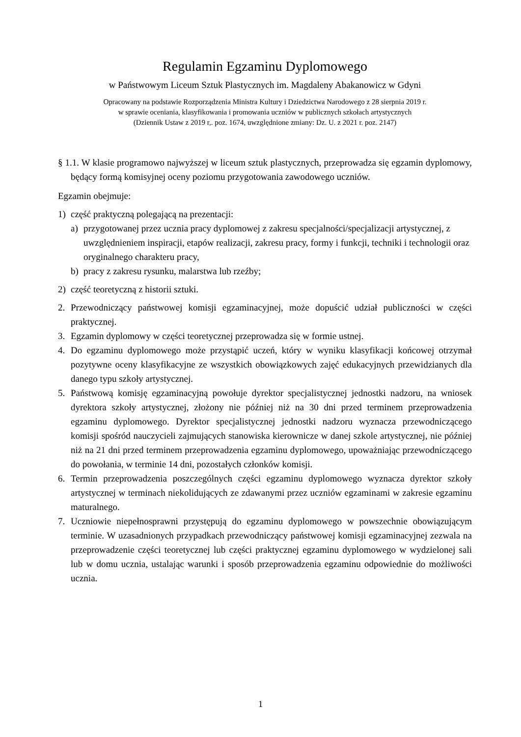Regulamin Egzaminu Dyplomowego
w Państwowym Liceum Sztuk Plastycznych im. Magdaleny Abakanowicz w Gdyni
Opracowany na podstawie Rozporządzenia Ministra Kultury i Dziedzictwa Narodowego z 28 sierpnia 2019 r.
w sprawie oceniania, klasyfikowania i promowania uczniów w publicznych szkołach artystycznych
(Dziennik Ustaw z 2019 r,. poz. 1674, uwzględnione zmiany: Dz. U. z 2021 r. poz. 2147)
§ 1.1. W klasie programowo najwyższej w liceum sztuk plastycznych, przeprowadza się egzamin dyplomowy, będący formą komisyjnej oceny poziomu przygotowania zawodowego uczniów.
Egzamin obejmuje:
1) część praktyczną polegającą na prezentacji:
a) przygotowanej przez ucznia pracy dyplomowej z zakresu specjalności/specjalizacji artystycznej, z uwzględnieniem inspiracji, etapów realizacji, zakresu pracy, formy i funkcji, techniki i technologii oraz oryginalnego charakteru pracy,
b) pracy z zakresu rysunku, malarstwa lub rzeźby;
2) część teoretyczną z historii sztuki.
2. Przewodniczący państwowej komisji egzaminacyjnej, może dopuścić udział publiczności w części praktycznej.
3. Egzamin dyplomowy w części teoretycznej przeprowadza się w formie ustnej.
4. Do egzaminu dyplomowego może przystąpić uczeń, który w wyniku klasyfikacji końcowej otrzymał pozytywne oceny klasyfikacyjne ze wszystkich obowiązkowych zajęć edukacyjnych przewidzianych dla danego typu szkoły artystycznej.
5. Państwową komisję egzaminacyjną powołuje dyrektor specjalistycznej jednostki nadzoru, na wniosek dyrektora szkoły artystycznej, złożony nie później niż na 30 dni przed terminem przeprowadzenia egzaminu dyplomowego. Dyrektor specjalistycznej jednostki nadzoru wyznacza przewodniczącego komisji spośród nauczycieli zajmujących stanowiska kierownicze w danej szkole artystycznej, nie później niż na 21 dni przed terminem przeprowadzenia egzaminu dyplomowego, upoważniając przewodniczącego do powołania, w terminie 14 dni, pozostałych członków komisji.
6. Termin przeprowadzenia poszczególnych części egzaminu dyplomowego wyznacza dyrektor szkoły artystycznej w terminach niekolidujących ze zdawanymi przez uczniów egzaminami w zakresie egzaminu maturalnego.
7. Uczniowie niepełnosprawni przystępują do egzaminu dyplomowego w powszechnie obowiązującym terminie. W uzasadnionych przypadkach przewodniczący państwowej komisji egzaminacyjnej zezwala na przeprowadzenie części teoretycznej lub części praktycznej egzaminu dyplomowego w wydzielonej sali lub w domu ucznia, ustalając warunki i sposób przeprowadzenia egzaminu odpowiednie do możliwości ucznia.
1